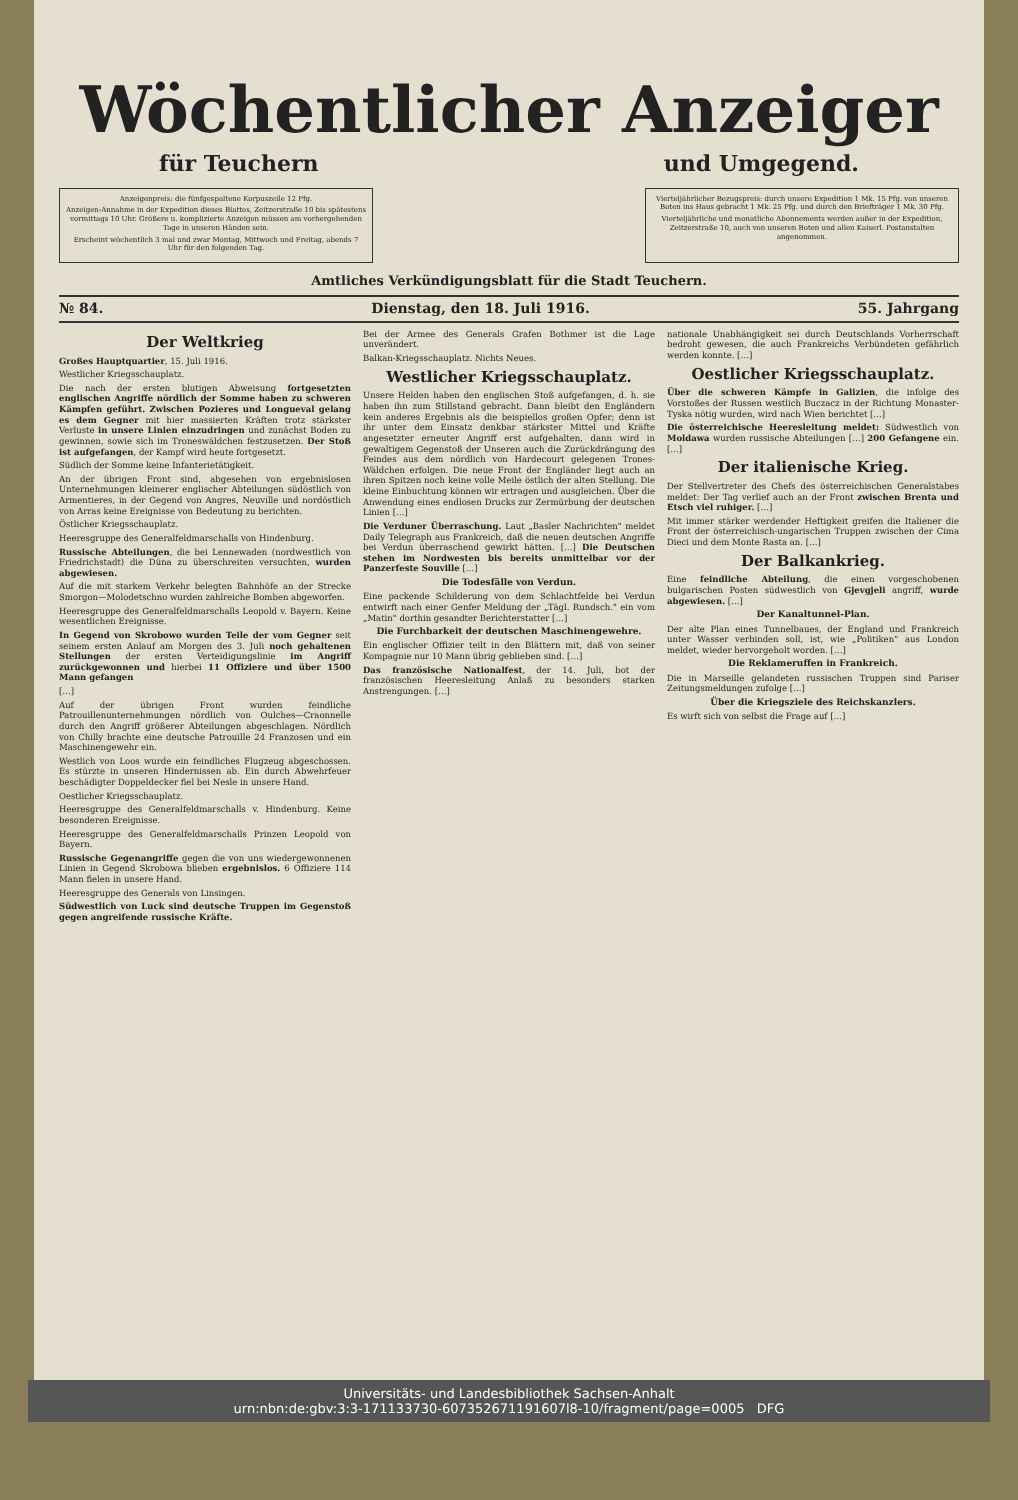Wöchentlicher Anzeiger
für Teuchern und Umgegend.
Anzeigenpreis: die fünfgespaltene Korpuszeile 12 Pfg.
Anzeigen-Annahme in der Expedition dieses Blattes, Zeitzerstraße 10 bis spätestens vormittags 10 Uhr. Größere u. komplizierte Anzeigen müssen am vorhergehenden Tage in unseren Händen sein.
Erscheint wöchentlich 3 mal und zwar Montag, Mittwoch und Freitag, abends 7 Uhr für den folgenden Tag.
Vierteljährlicher Bezugspreis: durch unsere Expedition 1 Mk. 15 Pfg. von unseren Boten ins Haus gebracht 1 Mk. 25 Pfg. und durch den Briefträger 1 Mk. 30 Pfg.
Vierteljährliche und monatliche Abonnements werden außer in der Expedition, Zeitzerstraße 10, auch von unseren Boten und allen Kaiserl. Postanstalten angenommen.
Amtliches Verkündigungsblatt für die Stadt Teuchern.
№ 84. Dienstag, den 18. Juli 1916. 55. Jahrgang
Der Weltkrieg
Großes Hauptquartier, 15. Juli 1916.
Westlicher Kriegsschauplatz.
Die nach der ersten blutigen Abweisung fortgesetzten englischen Angriffe nördlich der Somme haben zu schweren Kämpfen geführt. Zwischen Pozieres und Longueval gelang es dem Gegner mit hier massierten Kräften trotz stärkster Verluste in unsere Linien einzudringen und zunächst Boden zu gewinnen, sowie sich im Troneswäldchen festzusetzen. Der Stoß ist aufgefangen, der Kampf wird heute fortgesetzt.
Südlich der Somme keine Infanterietätigkeit.
An der übrigen Front sind, abgesehen von ergebnislosen Unternehmungen kleinerer englischer Abteilungen südöstlich von Armentieres, in der Gegend von Angres, Neuville und nordöstlich von Arras keine Ereignisse von Bedeutung zu berichten.
Östlicher Kriegsschauplatz.
Heeresgruppe des Generalfeldmarschalls von Hindenburg.
Russische Abteilungen, die bei Lennewaden (nordwestlich von Friedrichstadt) die Düna zu überschreiten versuchten, wurden abgewiesen.
Auf die mit starkem Verkehr belegten Bahnhöfe an der Strecke Smorgon—Molodetschno wurden zahlreiche Bomben abgeworfen.
Heeresgruppe des Generalfeldmarschalls Leopold v. Bayern. Keine wesentlichen Ereignisse.
In Gegend von Skrobowo wurden Teile der vom Gegner seit seinem ersten Anlauf am Morgen des 3. Juli noch gehaltenen Stellungen der ersten Verteidigungslinie im Angriff zurückgewonnen und hierbei 11 Offiziere und über 1500 Mann gefangen
[…]
Auf der übrigen Front wurden feindliche Patrouillenunternehmungen nördlich von Oulches—Craonnelle durch den Angriff größerer Abteilungen abgeschlagen. Nördlich von Chilly brachte eine deutsche Patrouille 24 Franzosen und ein Maschinengewehr ein.
Westlich von Loos wurde ein feindliches Flugzeug abgeschossen. Es stürzte in unseren Hindernissen ab. Ein durch Abwehrfeuer beschädigter Doppeldecker fiel bei Nesle in unsere Hand.
Oestlicher Kriegsschauplatz.
Heeresgruppe des Generalfeldmarschalls v. Hindenburg. Keine besonderen Ereignisse.
Heeresgruppe des Generalfeldmarschalls Prinzen Leopold von Bayern.
Russische Gegenangriffe gegen die von uns wiedergewonnenen Linien in Gegend Skrobowa blieben ergebnislos. 6 Offiziere 114 Mann fielen in unsere Hand.
Heeresgruppe des Generals von Linsingen.
Südwestlich von Luck sind deutsche Truppen im Gegenstoß gegen angreifende russische Kräfte.
Bei der Armee des Generals Grafen Bothmer ist die Lage unverändert.
Balkan-Kriegsschauplatz. Nichts Neues.
Westlicher Kriegsschauplatz.
Unsere Helden haben den englischen Stoß aufgefangen, d. h. sie haben ihn zum Stillstand gebracht. Dann bleibt den Engländern kein anderes Ergebnis als die beispiellos großen Opfer; denn ist ihr unter dem Einsatz denkbar stärkster Mittel und Kräfte angesetzter erneuter Angriff erst aufgehalten, dann wird in gewaltigem Gegenstoß der Unseren auch die Zurückdrängung des Feindes aus dem nördlich von Hardecourt gelegenen Trones-Wäldchen erfolgen. Die neue Front der Engländer liegt auch an ihren Spitzen noch keine volle Meile östlich der alten Stellung. Die kleine Einbuchtung können wir ertragen und ausgleichen. Über die Anwendung eines endlosen Drucks zur Zermürbung der deutschen Linien […]
Die Verduner Überraschung. Laut „Basler Nachrichten" meldet Daily Telegraph aus Frankreich, daß die neuen deutschen Angriffe bei Verdun überraschend gewirkt hätten. […] Die Deutschen stehen im Nordwesten bis bereits unmittelbar vor der Panzerfeste Souville […]
Die Todesfälle von Verdun.
Eine packende Schilderung von dem Schlachtfelde bei Verdun entwirft nach einer Genfer Meldung der „Tägl. Rundsch." ein vom „Matin" dorthin gesandter Berichterstatter […]
Die Furchbarkeit der deutschen Maschinengewehre.
Ein englischer Offizier teilt in den Blättern mit, daß von seiner Kompagnie nur 10 Mann übrig geblieben sind. […]
Das französische Nationalfest, der 14. Juli, bot der französischen Heeresleitung Anlaß zu besonders starken Anstrengungen. […]
nationale Unabhängigkeit sei durch Deutschlands Vorherrschaft bedroht gewesen, die auch Frankreichs Verbündeten gefährlich werden konnte. […]
Oestlicher Kriegsschauplatz.
Über die schweren Kämpfe in Galizien, die infolge des Vorstoßes der Russen westlich Buczacz in der Richtung Monaster-Tyska nötig wurden, wird nach Wien berichtet […]
Die österreichische Heeresleitung meldet: Südwestlich von Moldawa wurden russische Abteilungen […] 200 Gefangene ein. […]
Der italienische Krieg.
Der Stellvertreter des Chefs des österreichischen Generalstabes meldet: Der Tag verlief auch an der Front zwischen Brenta und Etsch viel ruhiger. […]
Mit immer stärker werdender Heftigkeit greifen die Italiener die Front der österreichisch-ungarischen Truppen zwischen der Cima Dieci und dem Monte Rasta an. […]
Der Balkankrieg.
Eine feindliche Abteilung, die einen vorgeschobenen bulgarischen Posten südwestlich von Gjevgjeli angriff, wurde abgewiesen. […]
Der Kanaltunnel-Plan.
Der alte Plan eines Tunnelbaues, der England und Frankreich unter Wasser verbinden soll, ist, wie „Politiken" aus London meldet, wieder hervorgeholt worden. […]
Die Reklameruffen in Frankreich.
Die in Marseille gelandeten russischen Truppen sind Pariser Zeitungsmeldungen zufolge […]
Über die Kriegsziele des Reichskanzlers.
Es wirft sich von selbst die Frage auf […]
Universitäts- und Landesbibliothek Sachsen-Anhalt
urn:nbn:de:gbv:3:3-171133730-607352671191607l8-10/fragment/page=0005 DFG